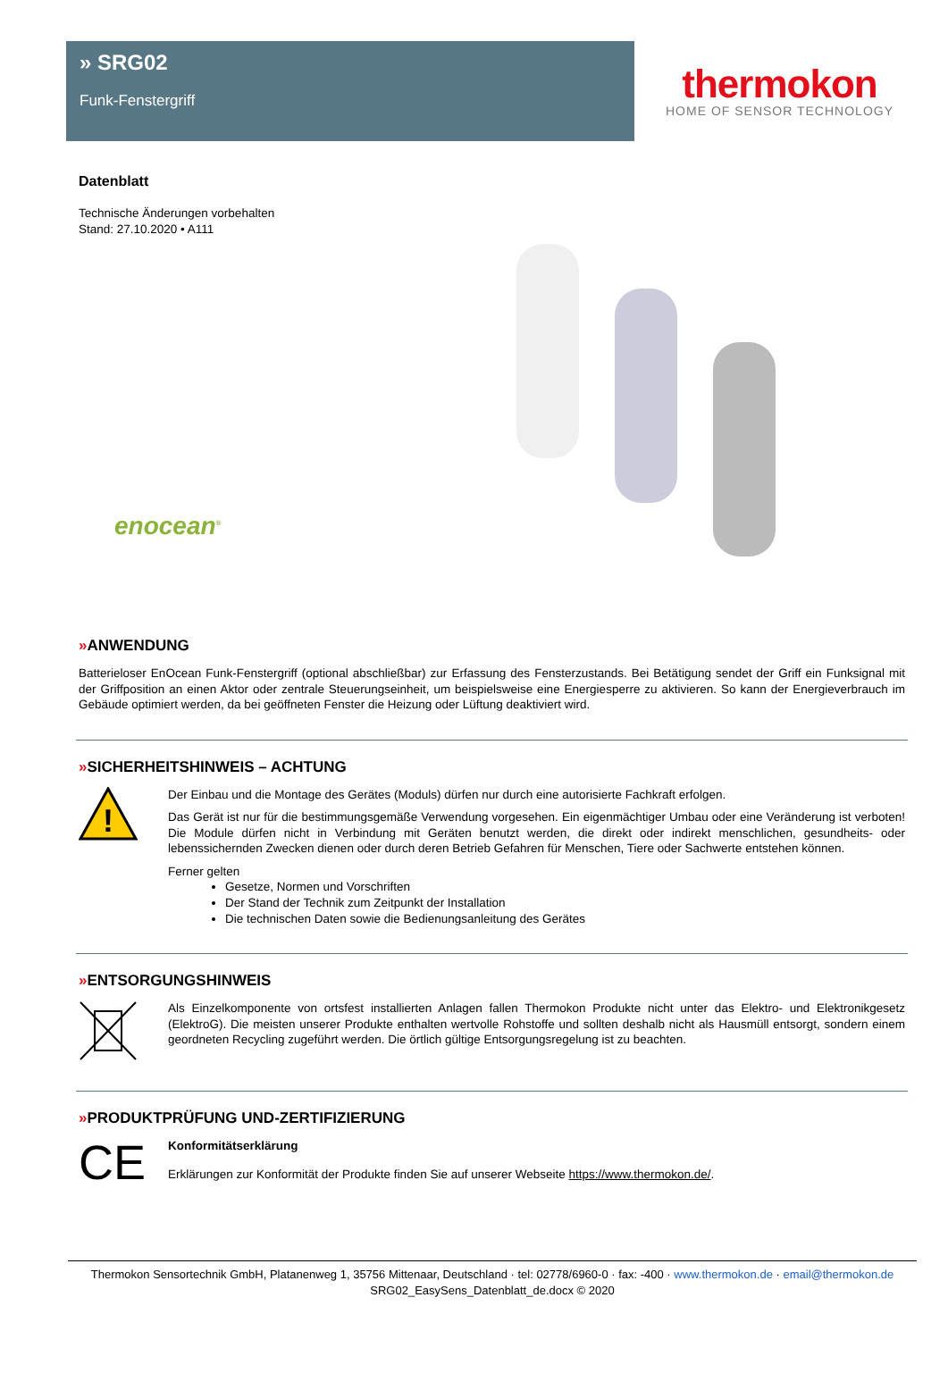» SRG02
Funk-Fenstergriff
thermokon
HOME OF SENSOR TECHNOLOGY
Datenblatt
Technische Änderungen vorbehalten
Stand: 27.10.2020 • A111
enocean<sup>®</sup>
»ANWENDUNG
Batterieloser EnOcean Funk-Fenstergriff (optional abschließbar) zur Erfassung des Fensterzustands. Bei Betätigung sendet der Griff ein Funksignal mit der Griffposition an einen Aktor oder zentrale Steuerungseinheit, um beispielsweise eine Energiesperre zu aktivieren. So kann der Energieverbrauch im Gebäude optimiert werden, da bei geöffneten Fenster die Heizung oder Lüftung deaktiviert wird.
»SICHERHEITSHINWEIS – ACHTUNG
!
Der Einbau und die Montage des Gerätes (Moduls) dürfen nur durch eine autorisierte Fachkraft erfolgen.
Das Gerät ist nur für die bestimmungsgemäße Verwendung vorgesehen. Ein eigenmächtiger Umbau oder eine Veränderung ist verboten! Die Module dürfen nicht in Verbindung mit Geräten benutzt werden, die direkt oder indirekt menschlichen, gesundheits- oder lebenssichernden Zwecken dienen oder durch deren Betrieb Gefahren für Menschen, Tiere oder Sachwerte entstehen können.
Ferner gelten
Gesetze, Normen und Vorschriften
Der Stand der Technik zum Zeitpunkt der Installation
Die technischen Daten sowie die Bedienungsanleitung des Gerätes
»ENTSORGUNGSHINWEIS
Als Einzelkomponente von ortsfest installierten Anlagen fallen Thermokon Produkte nicht unter das Elektro- und Elektronikgesetz (ElektroG). Die meisten unserer Produkte enthalten wertvolle Rohstoffe und sollten deshalb nicht als Hausmüll entsorgt, sondern einem geordneten Recycling zugeführt werden. Die örtlich gültige Entsorgungsregelung ist zu beachten.
»PRODUKTPRÜFUNG UND-ZERTIFIZIERUNG
CE
Konformitätserklärung
Erklärungen zur Konformität der Produkte finden Sie auf unserer Webseite https://www.thermokon.de/.
Thermokon Sensortechnik GmbH, Platanenweg 1, 35756 Mittenaar, Deutschland · tel: 02778/6960-0 · fax: -400 · www.thermokon.de · email@thermokon.de
SRG02_EasySens_Datenblatt_de.docx © 2020